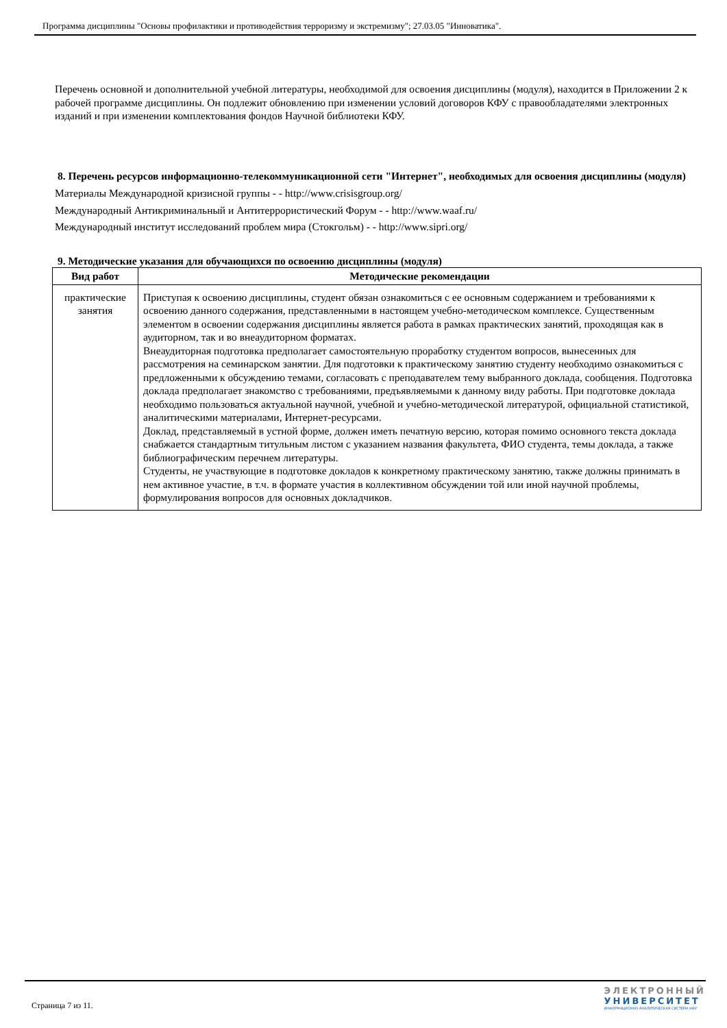Программа дисциплины "Основы профилактики и противодействия терроризму и экстремизму"; 27.03.05 "Инноватика".
Перечень основной и дополнительной учебной литературы, необходимой для освоения дисциплины (модуля), находится в Приложении 2 к рабочей программе дисциплины. Он подлежит обновлению при изменении условий договоров КФУ с правообладателями электронных изданий и при изменении комплектования фондов Научной библиотеки КФУ.
8. Перечень ресурсов информационно-телекоммуникационной сети "Интернет", необходимых для освоения дисциплины (модуля)
Материалы Международной кризисной группы - - http://www.crisisgroup.org/
Международный Антикриминальный и Антитеррористический Форум - - http://www.waaf.ru/
Международный институт исследований проблем мира (Стокгольм) - - http://www.sipri.org/
9. Методические указания для обучающихся по освоению дисциплины (модуля)
| Вид работ | Методические рекомендации |
| --- | --- |
| практические занятия | Приступая к освоению дисциплины, студент обязан ознакомиться с ее основным содержанием и требованиями к освоению данного содержания, представленными в настоящем учебно-методическом комплексе. Существенным элементом в освоении содержания дисциплины является работа в рамках практических занятий, проходящая как в аудиторном, так и во внеаудиторном форматах. Внеаудиторная подготовка предполагает самостоятельную проработку студентом вопросов, вынесенных для рассмотрения на семинарском занятии. Для подготовки к практическому занятию студенту необходимо ознакомиться с предложенными к обсуждению темами, согласовать с преподавателем тему выбранного доклада, сообщения. Подготовка доклада предполагает знакомство с требованиями, предъявляемыми к данному виду работы. При подготовке доклада необходимо пользоваться актуальной научной, учебной и учебно-методической литературой, официальной статистикой, аналитическими материалами, Интернет-ресурсами. Доклад, представляемый в устной форме, должен иметь печатную версию, которая помимо основного текста доклада снабжается стандартным титульным листом с указанием названия факультета, ФИО студента, темы доклада, а также библиографическим перечнем литературы. Студенты, не участвующие в подготовке докладов к конкретному практическому занятию, также должны принимать в нем активное участие, в т.ч. в формате участия в коллективном обсуждении той или иной научной проблемы, формулирования вопросов для основных докладчиков. |
Страница 7 из 11.
ЭЛЕКТРОННЫЙ
УНИВЕРСИТЕТ
ИНФОРМАЦИОННО-АНАЛИТИЧЕСКАЯ СИСТЕМА КФУ